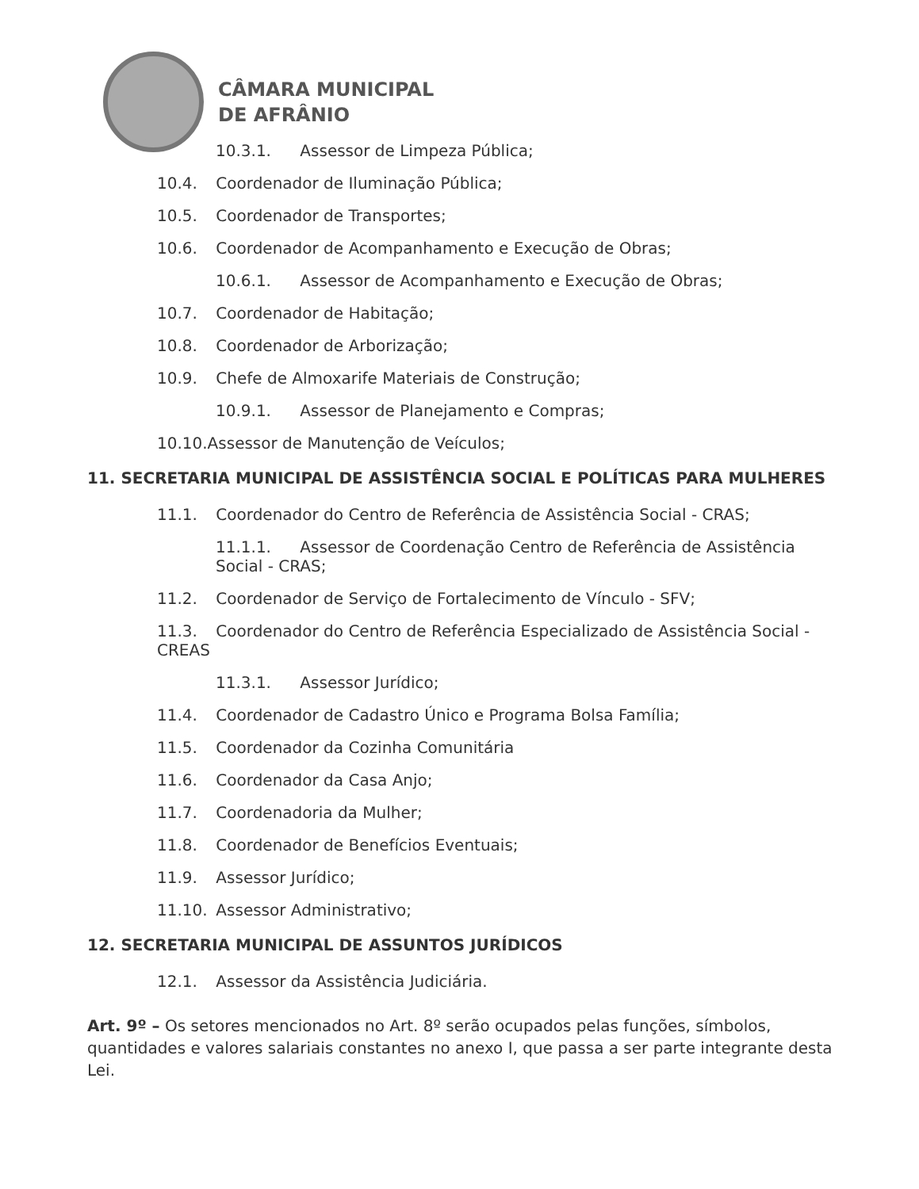CÂMARA MUNICIPAL
DE AFRÂNIO
10.3.1. Assessor de Limpeza Pública;
10.4. Coordenador de Iluminação Pública;
10.5. Coordenador de Transportes;
10.6. Coordenador de Acompanhamento e Execução de Obras;
10.6.1. Assessor de Acompanhamento e Execução de Obras;
10.7. Coordenador de Habitação;
10.8. Coordenador de Arborização;
10.9. Chefe de Almoxarife Materiais de Construção;
10.9.1. Assessor de Planejamento e Compras;
10.10.Assessor de Manutenção de Veículos;
11. SECRETARIA MUNICIPAL DE ASSISTÊNCIA SOCIAL E POLÍTICAS PARA MULHERES
11.1. Coordenador do Centro de Referência de Assistência Social - CRAS;
11.1.1. Assessor de Coordenação Centro de Referência de Assistência Social - CRAS;
11.2. Coordenador de Serviço de Fortalecimento de Vínculo - SFV;
11.3. Coordenador do Centro de Referência Especializado de Assistência Social - CREAS
11.3.1. Assessor Jurídico;
11.4. Coordenador de Cadastro Único e Programa Bolsa Família;
11.5. Coordenador da Cozinha Comunitária
11.6. Coordenador da Casa Anjo;
11.7. Coordenadoria da Mulher;
11.8. Coordenador de Benefícios Eventuais;
11.9. Assessor Jurídico;
11.10. Assessor Administrativo;
12. SECRETARIA MUNICIPAL DE ASSUNTOS JURÍDICOS
12.1. Assessor da Assistência Judiciária.
Art. 9º – Os setores mencionados no Art. 8º serão ocupados pelas funções, símbolos, quantidades e valores salariais constantes no anexo I, que passa a ser parte integrante desta Lei.